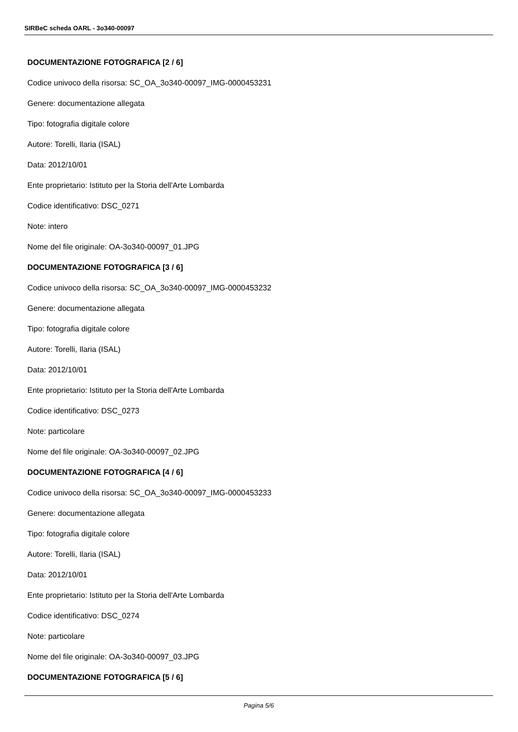SIRBeC scheda OARL - 3o340-00097
DOCUMENTAZIONE FOTOGRAFICA [2 / 6]
Codice univoco della risorsa: SC_OA_3o340-00097_IMG-0000453231
Genere: documentazione allegata
Tipo: fotografia digitale colore
Autore: Torelli, Ilaria (ISAL)
Data: 2012/10/01
Ente proprietario: Istituto per la Storia dell'Arte Lombarda
Codice identificativo: DSC_0271
Note: intero
Nome del file originale: OA-3o340-00097_01.JPG
DOCUMENTAZIONE FOTOGRAFICA [3 / 6]
Codice univoco della risorsa: SC_OA_3o340-00097_IMG-0000453232
Genere: documentazione allegata
Tipo: fotografia digitale colore
Autore: Torelli, Ilaria (ISAL)
Data: 2012/10/01
Ente proprietario: Istituto per la Storia dell'Arte Lombarda
Codice identificativo: DSC_0273
Note: particolare
Nome del file originale: OA-3o340-00097_02.JPG
DOCUMENTAZIONE FOTOGRAFICA [4 / 6]
Codice univoco della risorsa: SC_OA_3o340-00097_IMG-0000453233
Genere: documentazione allegata
Tipo: fotografia digitale colore
Autore: Torelli, Ilaria (ISAL)
Data: 2012/10/01
Ente proprietario: Istituto per la Storia dell'Arte Lombarda
Codice identificativo: DSC_0274
Note: particolare
Nome del file originale: OA-3o340-00097_03.JPG
DOCUMENTAZIONE FOTOGRAFICA [5 / 6]
Pagina 5/6